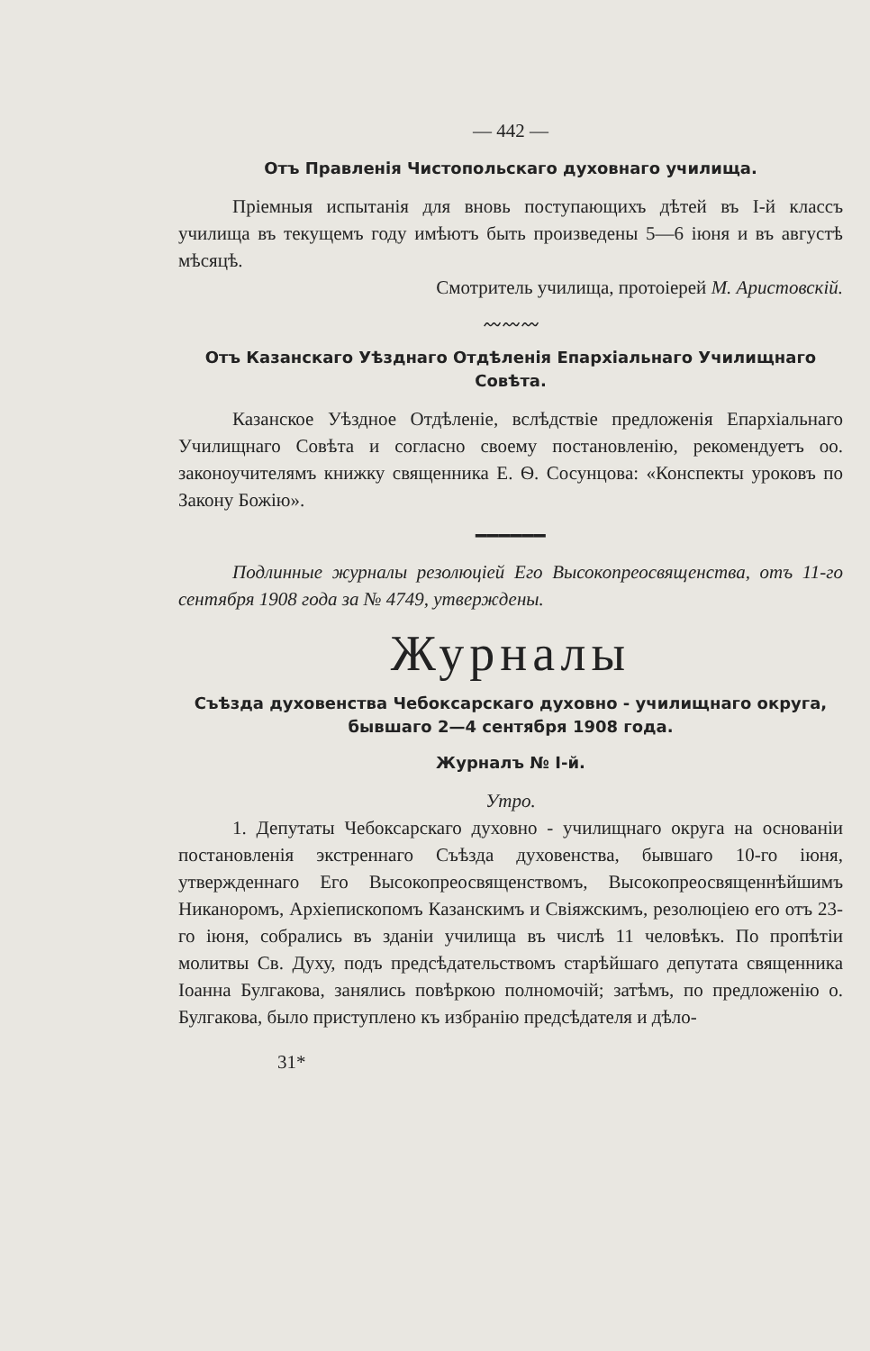— 442 —
Отъ Правленія Чистопольскаго духовнаго училища.
Пріемныя испытанія для вновь поступающихъ дѣтей въ I-й классъ училища въ текущемъ году имѣютъ быть произведены 5—6 іюня и въ августѣ мѣсяцѣ.
Смотритель училища, протоіерей М. Аристовскій.
〰〰〰
Отъ Казанскаго Уѣзднаго Отдѣленія Епархіальнаго Училищнаго Совѣта.
Казанское Уѣздное Отдѣленіе, вслѣдствіе предложенія Епархіальнаго Училищнаго Совѣта и согласно своему постановленію, рекомендуетъ оо. законоучителямъ книжку священника Е. Ѳ. Сосунцова: «Конспекты уроковъ по Закону Божію».
━━━━━━
Подлинные журналы резолюціей Его Высокопреосвященства, отъ 11-го сентября 1908 года за № 4749, утверждены.
Журналы
Съѣзда духовенства Чебоксарскаго духовно - училищнаго округа, бывшаго 2—4 сентября 1908 года.
Журналъ № I-й.
Утро.
1. Депутаты Чебоксарскаго духовно - училищнаго округа на основаніи постановленія экстреннаго Съѣзда духовенства, бывшаго 10-го іюня, утвержденнаго Его Высокопреосвященствомъ, Высокопреосвященнѣйшимъ Никаноромъ, Архіепископомъ Казанскимъ и Свіяжскимъ, резолюціею его отъ 23-го іюня, собрались въ зданіи училища въ числѣ 11 человѣкъ. По пропѣтіи молитвы Св. Духу, подъ предсѣдательствомъ старѣйшаго депутата священника Іоанна Булгакова, занялись повѣркою полномочій; затѣмъ, по предложенію о. Булгакова, было приступлено къ избранію предсѣдателя и дѣло-
31*